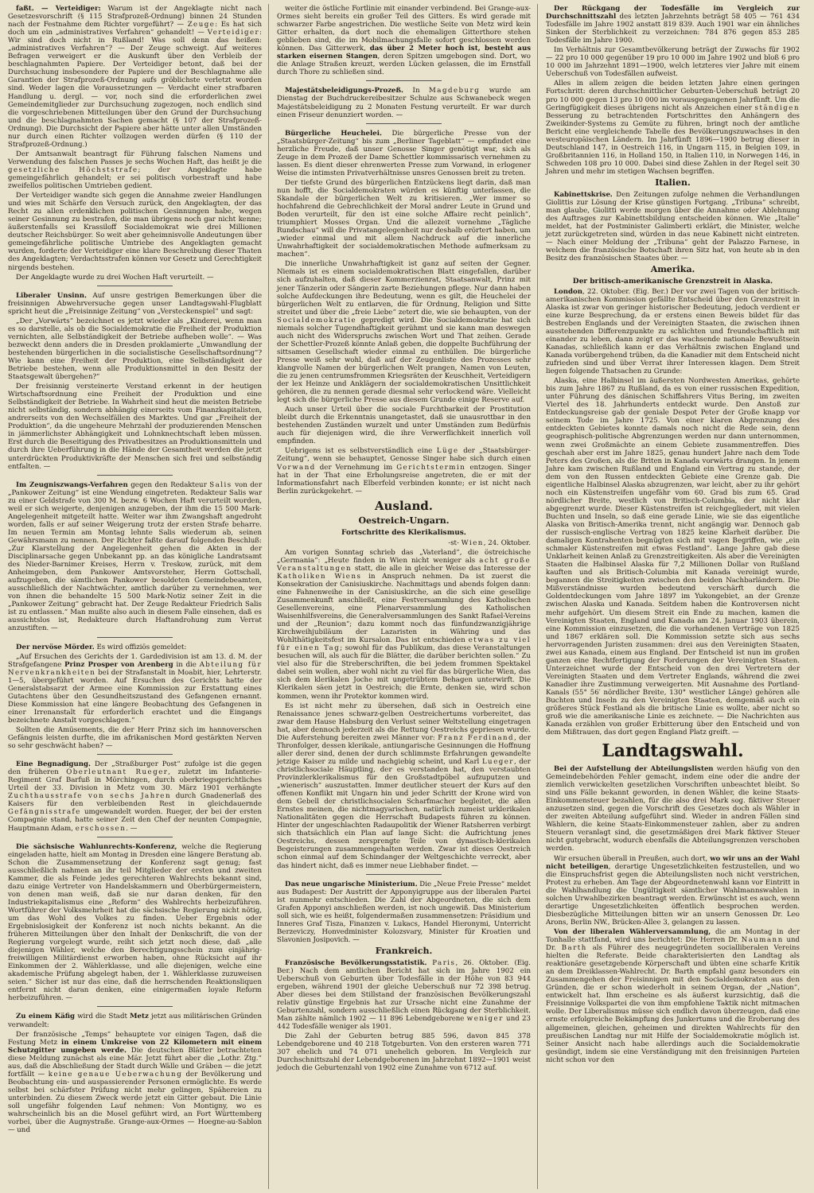faßt. — Verteidiger: Warum ist der Angeklagte nicht nach Gesetzesvorschrift (§ 115 Strafprozeß-Ordnung) binnen 24 Stunden nach der Festnahme dem Richter vorgeführt? — Zeuge: Es hat sich doch um ein „administratives Verfahren“ gehandelt! — Verteidiger: Wir sind doch nicht in Rußland! Was soll denn das heißen: „administratives Verfahren“? — Der Zeuge schweigt. Auf weiteres Befragen verweigert er die Auskunft über den Verbleib der beschlagnahmten Papiere. Der Verteidiger betont, daß bei der Durchsuchung insbesondere der Papiere und der Beschlagnahme alle Garantien der Strafprozeß-Ordnung aufs gröblichste verletzt worden sind. Weder lagen die Voraussetzungen — Verdacht einer strafbaren Handlung u. dergl. — vor, noch sind die erforderlichen zwei Gemeindemitglieder zur Durchsuchung zugezogen, noch endlich sind die vorgeschriebenen Mitteilungen über den Grund der Durchsuchung und die beschlagnahmten Sachen gemacht (§ 107 der Strafprozeß-Ordnung). Die Durchsicht der Papiere aber hätte unter allen Umständen nur durch einen Richter vollzogen werden dürfen (§ 110 der Strafprozeß-Ordnung.)
Der Amtsanwalt beantragt für Führung falschen Namens und Verwendung des falschen Passes je sechs Wochen Haft, das heißt je die gesetzliche Höchststrafe; der Angeklagte habe gemeingefährlich gehandelt; er sei politisch vorbestraft und habe zweifellos politischen Umtrieben gedient.
Der Verteidiger wandte sich gegen die Annahme zweier Handlungen und wies mit Schärfe den Versuch zurück, den Angeklagten, der das Recht zu allen erdenklichen politischen Gesinnungen habe, wegen seiner Gesinnung zu bestrafen, die man übrigens noch gar nicht kenne; äußerstenfalls sei Krassiloff Socialdemokrat wie drei Millionen deutscher Reichsbürger. So weit aber geheimnisvolle Andeutungen über gemeingefährliche politische Umtriebe des Angeklagten gemacht wurden, forderte der Verteidiger eine klare Beschreibung dieser Thaten des Angeklagten; Verdachtsstrafen können vor Gesetz und Gerechtigkeit nirgends bestehen.
Der Angeklagte wurde zu drei Wochen Haft verurteilt. —
Liberaler Unsinn. Auf unsre gestrigen Bemerkungen über die freisinnigen Abwehrversuche gegen unser Landtagswahl-Flugblatt spricht heut die „Freisinnige Zeitung“ von „Versteckenspiel“ und sagt:
„Der „Vorwärts“ bezeichnet es jetzt wieder als „Kinderei, wenn man es so darstelle, als ob die Socialdemokratie die Freiheit der Produktion vernichten, alle Selbständigkeit der Betriebe aufheben wolle“. — Was bezweckt denn anders die in Dresden proklamierte „Umwandlung der bestehenden bürgerlichen in die socialistische Gesellschaftsordnung“? Wie kann eine Freiheit der Produktion, eine Selbständigkeit der Betriebe bestehen, wenn alle Produktionsmittel in den Besitz der Staatsgewalt übergehen?“
Der freisinnig versteinerte Verstand erkennt in der heutigen Wirtschaftsordnung eine Freiheit der Produktion und eine Selbständigkeit der Betriebe. In Wahrheit sind heut die meisten Betriebe nicht selbständig, sondern abhängig einerseits vom Finanzkapitalisten, andrerseits von den Wechselfällen des Marktes. Und gar „Freiheit der Produktion“, da die ungeheure Mehrzahl der produzierenden Menschen in jämmerlichster Abhängigkeit und Lohnknechtschaft leben müssen. Erst durch die Beseitigung des Privatbesitzes an Produktionsmitteln und durch ihre Ueberführung in die Hände der Gesamtheit werden die jetzt unterdrückten Produktivkräfte der Menschen sich frei und selbständig entfalten. —
Im Zeugniszwangs-Verfahren gegen den Redakteur Salis von der „Pankower Zeitung“ ist eine Wendung eingetreten. Redakteur Salis war zu einer Geldstrafe von 300 M. bezw. 6 Wochen Haft verurteilt worden, weil er sich weigerte, denjenigen anzugeben, der ihm die 15 500 Mark-Angelegenheit mitgeteilt hatte. Weiter war ihm Zwangshaft angedroht worden, falls er auf seiner Weigerung trotz der ersten Strafe beharre. Im neuen Termin am Montag lehnte Salis wiederum ab, seinen Gewährsmann zu nennen. Der Richter faßte darauf folgenden Beschluß: „Zur Klarstellung der Angelegenheit gehen die Akten in der Disciplinarsache gegen Unbekannt pp. an das königliche Landratsamt des Nieder-Barnimer Kreises, Herrn v. Treskow, zurück, mit dem Anheimgeben, dem Pankower Amtsvorsteher, Herrn Gottschall, aufzugeben, die sämtlichen Pankower besoldeten Gemeindebeamten, ausschließlich der Nachtwächter, amtlich darüber zu vernehmen, wer von ihnen die behandelte 15 500 Mark-Notiz seiner Zeit in die „Pankower Zeitung“ gebracht hat. Der Zeuge Redakteur Friedrich Salis ist zu entlassen.“ Man mußte also auch in diesem Falle einsehen, daß es aussichtslos ist, Redakteure durch Haftandrohung zum Verrat anzustiften. —
Der nervöse Mörder. Es wird offiziös gemeldet:
„Auf Ersuchen des Gerichts der 1. Gardedivision ist am 13. d. M. der Strafgefangene Prinz Prosper von Arenberg in die Abteilung für Nervenkrankheiten bei der Strafanstalt in Moabit, hier, Lehrterstr. 1—5, übergeführt worden. Auf Ersuchen des Gerichts hatte der Generalstabsarzt der Armee eine Kommission zur Erstattung eines Gutachtens über den Gesundheitszustand des Gefangenen ernannt. Diese Kommission hat eine längere Beobachtung des Gefangenen in einer Irrenanstalt für erforderlich erachtet und die Eingangs bezeichnete Anstalt vorgeschlagen.“
Sollten die Amüsements, die der Herr Prinz sich im hannoverschen Gefängnis leisten durfte, die im afrikanischen Mord gestärkten Nerven so sehr geschwächt haben? —
Eine Begnadigung. Der „Straßburger Post“ zufolge ist die gegen den früheren Oberleutnant Rueger, zuletzt im Infanterie-Regiment Graf Barfuß in Mörchingen, durch oberkriegsgerichtliches Urteil der 33. Division in Metz vom 30. März 1901 verhängte Zuchthausstrafe von sechs Jahren durch Gnadenerlaß des Kaisers für den verbleibenden Rest in gleichdauernde Gefängnisstrafe umgewandelt worden. Rueger, der bei der ersten Compagnie stand, hatte seiner Zeit den Chef der neunten Compagnie, Hauptmann Adam, erschossen. —
Die sächsische Wahlunrechts-Konferenz, welche die Regierung eingeladen hatte, hielt am Montag in Dresden eine längere Beratung ab. Schon die Zusammensetzung der Konferenz sagt genug; fast ausschließlich nahmen an ihr teil Mitglieder der ersten und zweiten Kammer, die als Feinde jedes gerechteren Wahlrechts bekannt sind, dazu einige Vertreter von Handelskammern und Oberbürgermeistern, von denen man weiß, daß sie nur daran denken, für den Industriekapitalismus eine „Reform“ des Wahlrechts herbeizuführen. Wortführer der Volksmehrheit hat die sächsische Regierung nicht nötig, um das Wohl des Volkes zu finden. Ueber Ergebnis oder Ergebnislosigkeit der Konferenz ist noch nichts bekannt. An die früheren Mitteilungen über den Inhalt der Denkschrift, die von der Regierung vorgelegt wurde, reiht sich jetzt noch diese, daß „alle diejenigen Wähler, welche den Berechtigungsschein zum einjährig-freiwilligen Militärdienst erworben haben, ohne Rücksicht auf ihr Einkommen der 2. Wählerklasse, und alle diejenigen, welche eine akademische Prüfung abgelegt haben, der 1. Wählerklasse zuzuweisen seien.“ Sicher ist nur das eine, daß die herrschenden Reaktionsliquen entfernt nicht daran denken, eine einigermaßen loyale Reform herbeizuführen. —
Zu einem Käfig wird die Stadt Metz jetzt aus militärischen Gründen verwandelt:
Der französische „Temps“ behauptete vor einigen Tagen, daß die Festung Metz in einem Umkreise von 22 Kilometern mit einem Schutzgitter umgeben werde. Die deutschen Blätter betrachteten diese Meldung zunächst als eine Mär. Jetzt führt aber die „Lothr. Ztg.“ aus, daß die Abschließung der Stadt durch Wälle und Gräben — die jetzt fortfällt — keine genaue Ueberwachung der Bevölkerung und Beobachtung ein- und auspassierender Personen ermöglichte. Es werde selbst bei schärfster Prüfung nicht mehr gelingen, Spähereien zu unterbinden. Zu diesem Zweck werde jetzt ein Gitter gebaut. Die Linie soll ungefähr folgenden Lauf nehmen: Von Montigny, wo es wahrscheinlich bis an die Mosel geführt wird, an Fort Württemberg vorbei, über die Augnystraße. Grange-aux-Ormes — Hoegne-au-Sablon — und
weiter die östliche Fortlinie mit einander verbindend. Bei Grange-aux-Ormes sieht bereits ein großer Teil des Gitters. Es wird gerade mit schwarzer Farbe angestrichen. Die westliche Seite von Metz wird kein Gitter erhalten, da dort noch die ehemaligen Gitterthore stehen geblieben sind, die im Mobilmachungsfalle sofort geschlossen werden können. Das Gitterwerk, das über 2 Meter hoch ist, besteht aus starken eisernen Stangen, deren Spitzen umgebogen sind. Dort, wo die Anlage Straßen kreuzt, werden Lücken gelassen, die im Ernstfall durch Thore zu schließen sind.
Majestätsbeleidigungs-Prozeß. In Magdeburg wurde am Dienstag der Buchdruckereibesitzer Schulze aus Schwanebeck wegen Majestätsbeleidigung zu 2 Monaten Festung verurteilt. Er war durch einen Friseur denunziert worden. —
Bürgerliche Heuchelei. Die bürgerliche Presse von der „Staatsbürger-Zeitung“ bis zum „Berliner Tageblatt“ — empfindet eine herzliche Freude, daß unser Genosse Singer genötigt war, sich als Zeuge in dem Prozeß der Dame Schettler kommissarisch vernehmen zu lassen. Es dient dieser ehrenwerten Presse zum Vorwand, in erlogener Weise die intimsten Privatverhältnisse unsres Genossen breit zu treten.
Der tiefste Grund des bürgerlichen Entzückens liegt darin, daß man nun hofft, die Socialdemokraten würden es künftig unterlassen, die Skandale der bürgerlichen Welt zu kritisieren. „Wer immer so hochfahrend die Gebrechlichkeit der Moral andrer Leute in Grund und Boden verurteilt, für den ist eine solche Affaire recht peinlich“, triumphiert Mosses Organ. Und die allezeit vornehme „Tägliche Rundschau“ will die Privatangelegenheit nur deshalb erörtert haben, um „wieder einmal und mit allem Nachdruck auf die innerliche Unwahrhaftigkeit der socialdemokratischen Methode aufmerksam zu machen“.
Die innerliche Unwahrhaftigkeit ist ganz auf seiten der Gegner. Niemals ist es einem socialdemokratischen Blatt eingefallen, darüber sich aufzuhalten, daß dieser Kommerzienrat, Staatsanwalt, Prinz mit jener Tänzerin oder Sängerin zarte Beziehungen pflege. Nur dann haben solche Aufdeckungen ihre Bedeutung, wenn es gilt, die Heuchelei der bürgerlichen Welt zu entlarven, die für Ordnung, Religion und Sitte streitet und über die „freie Liebe“ zetert die, wie sie behaupten, von der Socialdemokratie gepredigt wird. Die Socialdemokratie hat sich niemals solcher Tugendhaftigkeit gerühmt und sie kann man deswegen auch nicht des Widerspruchs zwischen Wort und That zeihen. Gerade der Schettler-Prozeß könnte Anlaß geben, die doppelte Buchführung der sittsamen Gesellschaft wieder einmal zu enthüllen. Die bürgerliche Presse weiß sehr wohl, daß auf der Zeugenliste des Prozesses sehr klangvolle Namen der bürgerlichen Welt prangen, Namen von Leuten, die zu jenen centrumsfrommen Kriegsräten der Keuschheit, Verteidigern der lex Heinze und Anklägern der socialdemokratischen Unsittlichkeit gehören, die zu nennen gerade diesmal sehr verlockend wäre. Vielleicht legt sich die bürgerliche Presse aus diesem Grunde einige Reserve auf.
Auch unser Urteil über die sociale Furchtbarkeit der Prostitution bleibt durch die Erkenntnis unangetastet, daß sie unausrottbar in den bestehenden Zuständen wurzelt und unter Umständen zum Bedürfnis auch für diejenigen wird, die ihre Verwerflichkeit innerlich voll empfinden.
Uebrigens ist es selbstverständlich eine Lüge der „Staatsbürger-Zeitung“, wenn sie behauptet, Genosse Singer habe sich durch einen Vorwand der Vernehmung im Gerichtstermin entzogen. Singer hat in der That eine Erholungsreise angetreten, die er mit der Informationsfahrt nach Elberfeld verbinden konnte; er ist nicht nach Berlin zurückgekehrt. —
Ausland.
Oestreich-Ungarn.
Fortschritte des Klerikalismus.
-st- Wien, 24. Oktober.
Am vorigen Sonntag schrieb das „Vaterland“, die östreichische „Germania“: „Heute finden in Wien nicht weniger als acht große Veranstaltungen statt, die alle in gleicher Weise das Interesse der Katholiken Wiens in Anspruch nehmen. Da ist zuerst die Konsekration der Canisiuskirche. Nachmittags und abends folgen dann: eine Fahnenweihe in der Canisiuskirche, an die sich eine gesellige Zusammenkunft anschließt, eine Festversammlung des Katholischen Gesellenvereins, eine Plenarversammlung des Katholischen Waisenhilfsvereins, die Generalversammlungen des Sankt Rafael-Vereins und der „Reunion“; dazu kommt noch das fünfundzwanzigjährige Kirchweihjubiläum der Lazaristen in Währing und das Wohlthätigkeitsfest im Kursalon. Das ist entschieden etwas zu viel für einen Tag; sowohl für das Publikum, das diese Veranstaltungen besuchen will, als auch für die Blätter, die darüber berichten sollen.“ Zu viel also für die Streberschriften, die bei jedem frommen Spektakel dabei sein wollen, aber wohl nicht zu viel für das bürgerliche Wien, das sich dem klerikalen Joche mit ungetrübtem Behagen unterwirft. Die Klerikalen säen jetzt in Oestreich; die Ernte, denken sie, wird schon kommen, wenn ihr Protektor kommen wird.
Es ist nicht mehr zu übersehen, daß sich in Oestreich eine Renaissance jenes schwarz-gelben Oestreichertums vorbereitet, das zwar dem Hause Habsburg den Verlust seiner Weltstellung eingetragen hat, aber dennoch jederzeit als die Rettung Oestreichs gepriesen wurde. Die Auferstehung bereiten zwei Männer vor: Franz Ferdinand, der Thronfolger, dessen klerikale, antiungarische Gesinnungen die Hoffnung aller derer sind, denen der durch schlimmste Erfahrungen gewandelte jetzige Kaiser zu milde und nachgiebig scheint, und Karl Lueger, der christlichsociale Häuptling, der es verstanden hat, den verstaubten Provinzlerklerikalismus für den Großstadtpöbel aufzuputzen und „wienerisch“ auszustatten. Immer deutlicher steuert der Kurs auf den offenen Konflikt mit Ungarn hin und jeder Schritt der Krone wird von dem Gebell der christlichsocialen Scharfmacher begleitet, die allen Ernstes meinen, die nichtmagyarischen, natürlich zumeist urklerikalen Nationalitäten gegen die Herrschaft Budapests führen zu können. Hinter der ungeschlachten Radaupolitik der Wiener Ratsherren verbirgt sich thatsächlich ein Plan auf lange Sicht: die Aufrichtung jenes Oestreichs, dessen zersprengte Teile von dynastisch-klerikalen Begeisterungen zusammengehalten werden. Zwar ist dieses Oestreich schon einmal auf dem Schindanger der Weltgeschichte verreckt, aber das hindert nicht, daß es immer neue Liebhaber findet. —
Das neue ungarische Ministerium. Die „Neue Freie Presse“ meldet aus Budapest: Der Austritt der Apponyigruppe aus der liberalen Partei ist nunmehr entschieden. Die Zahl der Abgeordneten, die sich dem Grafen Apponyi anschließen werden, ist noch ungewiß. Das Ministerium soll sich, wie es heißt, folgendermaßen zusammensetzen: Präsidium und Inneres Graf Tisza, Finanzen v. Lukacs, Handel Hieronymi, Unterricht Berzeviczy, Honvedminister Kolozsvary, Minister für Kroatien und Slavonien Josipovich. —
Frankreich.
Französische Bevölkerungsstatistik. Paris, 26. Oktober. (Eig. Ber.) Nach dem amtlichen Bericht hat sich im Jahre 1902 ein Ueberschuß von Geburten über Todesfälle in der Höhe von 83 944 ergeben, während 1901 der gleiche Ueberschuß nur 72 398 betrug. Aber dieses bei dem Stillstand der französischen Bevölkerungszahl relativ günstige Ergebnis hat zur Ursache nicht eine Zunahme der Geburtenzahl, sondern ausschließlich einen Rückgang der Sterblichkeit. Man zählte nämlich 1902 — 11 896 Lebendgeborene weniger und 23 442 Todesfälle weniger als 1901.
Die Zahl der Geburten betrug 885 596, davon 845 378 Lebendgeborene und 40 218 Totgeburten. Von den ersteren waren 771 307 ehelich und 74 071 unehelich geboren. Im Vergleich zur Durchschnittszahl der Lebendgeborenen im Jahrzehnt 1892—1901 weist jedoch die Geburtenzahl von 1902 eine Zunahme von 6712 auf.
Der Rückgang der Todesfälle im Vergleich zur Durchschnittszahl des letzten Jahrzehnts beträgt 58 405 — 761 434 Todesfälle im Jahre 1902 anstatt 819 839. Auch 1901 war ein ähnliches Sinken der Sterblichkeit zu verzeichnen: 784 876 gegen 853 285 Todesfälle im Jahre 1900.
Im Verhältnis zur Gesamtbevölkerung beträgt der Zuwachs für 1902 — 22 pro 10 000 gegenüber 19 pro 10 000 im Jahre 1902 und bloß 6 pro 10 000 im Jahrzehnt 1891—1900, welch letzteres vier Jahre mit einem Ueberschuß von Todesfällen aufweist.
Alles in allem zeigen die beiden letzten Jahre einen geringen Fortschritt: deren durchschnittlicher Geburten-Ueberschuß beträgt 20 pro 10 000 gegen 13 pro 10 000 im vorausgegangenen Jahrfünft. Um die Geringfügigkeit dieses übrigens nicht als Anzeichen einer ständigen Besserung zu betrachtenden Fortschrittes den Anhängern des Zweikinder-Systems zu Gemüte zu führen, bringt noch der amtliche Bericht eine vergleichende Tabelle des Bevölkerungszuwachses in den westeuropäischen Ländern. Im Jahrfünft 1896—1900 betrug dieser in Deutschland 147, in Oestreich 116, in Ungarn 115, in Belgien 109, in Großbritannien 116, in Holland 150, in Italien 110, in Norwegen 146, in Schweden 108 pro 10 000. Dabei sind diese Zahlen in der Regel seit 30 Jahren und mehr im stetigen Wachsen begriffen.
Italien.
Kabinettskrise. Den Zeitungen zufolge nehmen die Verhandlungen Giolittis zur Lösung der Krise günstigen Fortgang. „Tribuna“ schreibt, man glaube, Giolitti werde morgen über die Annahme oder Ablehnung des Auftrages zur Kabinettsbildung entscheiden können. Wie „Italie“ meldet, hat der Postminister Galimberti erklärt, die Minister, welche jetzt zurückgetreten sind, würden in das neue Kabinett nicht eintreten. — Nach einer Meldung der „Tribuna“ geht der Palazzo Farnese, in welchem die französische Botschaft ihren Sitz hat, von heute ab in den Besitz des französischen Staates über. —
Amerika.
Der britisch-amerikanische Grenzstreit in Alaska.
London, 22. Oktober. (Eig. Ber.) Der vor zwei Tagen von der britisch-amerikanischen Kommission gefällte Entscheid über den Grenzstreit in Alaska ist zwar von geringer historischer Bedeutung, jedoch verdient er eine kurze Besprechung, da er erstens einen Beweis bildet für das Bestreben Englands und der Vereinigten Staaten, die zwischen ihnen ausstehenden Differenzpunkte zu schlichten und freundschaftlich mit einander zu leben, dann zeigt er das wachsende nationale Bewußtsein Kanadas, schließlich kann er das Verhältnis zwischen England und Kanada vorübergehend trüben, da die Kanadier mit dem Entscheid nicht zufrieden sind und über Verrat ihrer Interessen klagen. Dem Streit liegen folgende Thatsachen zu Grunde:
Alaska, eine Halbinsel im äußersten Nordwesten Amerikas, gehörte bis zum Jahre 1867 zu Rußland, da es von einer russischen Expedition, unter Führung des dänischen Schiffahrers Vitus Bering, im zweiten Viertel des 18. Jahrhunderts entdeckt wurde. Den Anstoß zur Entdeckungsreise gab der geniale Despot Peter der Große knapp vor seinem Tode im Jahre 1725. Von einer klaren Abgrenzung des entdeckten Gebietes konnte damals noch nicht die Rede sein, denn geographisch-politische Abgrenzungen werden nur dann unternommen, wenn zwei Großmächte an einem Gebiete zusammentreffen. Dies geschah aber erst im Jahre 1825, genau hundert Jahre nach dem Tode Peters des Großen, als die Briten in Kanada vorwärts drangen. In jenem Jahre kam zwischen Rußland und England ein Vertrag zu stande, der dem von den Russen entdeckten Gebiete eine Grenze gab. Die eigentliche Halbinsel Alaska abzugrenzen, war leicht, aber zu ihr gehört noch ein Küstenstreifen ungefähr vom 60. Grad bis zum 65. Grad nördlicher Breite, westlich von Britisch-Columbia, der nicht klar abgegrenzt wurde. Dieser Küstenstreifen ist reichgegliedert, mit vielen Buchten und Inseln, so daß eine gerade Linie, wie sie das eigentliche Alaska von Britisch-Amerika trennt, nicht angängig war. Dennoch gab der russisch-englische Vertrag von 1825 keine Klarheit darüber. Die damaligen Kontrahenten begnügten sich mit vagen Begriffen, wie „ein schmaler Küstenstreifen mit etwas Festland“. Lange Jahre gab diese Unklarheit keinen Anlaß zu Grenzstreitigkeiten. Als aber die Vereinigten Staaten die Halbinsel Alaska für 7,2 Millionen Dollar von Rußland kauften und als Britisch-Columbia mit Kanada vereinigt wurde, begannen die Streitigkeiten zwischen den beiden Nachbarländern. Die Mißverständnisse wurden bedeutend verschärft durch die Goldentdeckungen vom Jahre 1897 im Yukongebiet, an der Grenze zwischen Alaska und Kanada. Seitdem haben die Kontroversen nicht mehr aufgehört. Um diesem Streit ein Ende zu machen, kamen die Vereinigten Staaten, England und Kanada am 24. Januar 1903 überein, eine Kommission einzusetzen, die die vorhandenen Verträge von 1825 und 1867 erklären soll. Die Kommission setzte sich aus sechs hervorragenden Juristen zusammen: drei aus den Vereinigten Staaten, zwei aus Kanada, einem aus England. Der Entscheid ist nun im großen ganzen eine Rechtfertigung der Forderungen der Vereinigten Staaten. Unterzeichnet wurde der Entscheid von den drei Vertretern der Vereinigten Staaten und dem Vertreter Englands, während die zwei Kanadier ihre Zustimmung verweigerten. Mit Ausnahme des Portland-Kanals (55° 56′ nördlicher Breite, 130° westlicher Länge) gehören alle Buchten und Inseln zu den Vereinigten Staaten, demgemäß auch ein größeres Stück Festland als die britische Linie es wollte, aber nicht so groß wie die amerikanische Linie es zeichnete. — Die Nachrichten aus Kanada erzählen von großer Erbitterung über den Entscheid und von dem Mißtrauen, das dort gegen England Platz greift. —
Landtagswahl.
Bei der Aufstellung der Abteilungslisten werden häufig von den Gemeindebehörden Fehler gemacht, indem eine oder die andre der ziemlich verwickelten gesetzlichen Vorschriften unbeachtet bleibt. So sind uns Fälle bekannt geworden, in denen Wähler, die keine Staats-Einkommensteuer bezahlen, für die also drei Mark sog. fiktiver Steuer anzusetzen sind, gegen die Vorschrift des Gesetzes doch als Wähler in der zweiten Abteilung aufgeführt sind. Wieder in andren Fällen sind Wählern, die keine Staats-Einkommensteuer zahlen, aber zu andren Steuern veranlagt sind, die gesetzmäßigen drei Mark fiktiver Steuer nicht gutgebracht, wodurch ebenfalls die Abteilungsgrenzen verschoben werden.
Wir ersuchen überall in Preußen, auch dort, wo wir uns an der Wahl nicht beteiligen, derartige Ungesetzlichkeiten festzustellen, und wo die Einspruchsfrist gegen die Abteilungslisten noch nicht verstrichen, Protest zu erheben. Am Tage der Abgeordnetenwahl kann vor Eintritt in die Wahlhandlung die Ungültigkeit sämtlicher Wahlmannswahlen in solchen Urwahlbezirken beantragt werden. Erwünscht ist es auch, wenn derartige Ungesetzlichkeiten öffentlich besprochen werden. Diesbezügliche Mitteilungen bitten wir an unsern Genossen Dr. Leo Arons, Berlin NW., Brücken-Allee 3, gelangen zu lassen.
Von der liberalen Wählerversammlung, die am Montag in der Tonhalle stattfand, wird uns berichtet: Die Herren Dr. Naumann und Dr. Barth als Führer des neugegründeten socialliberalen Vereins hielten die Referate. Beide charakterisierten den Landtag als reaktionäre gesetzgebende Körperschaft und übten eine scharfe Kritik an dem Dreiklassen-Wahlrecht. Dr. Barth empfahl ganz besonders ein Zusammengehen der Freisinnigen mit den Socialdemokraten aus den Gründen, die er schon wiederholt in seinem Organ, der „Nation“, entwickelt hat. Ihm erscheine es als äußerst kurzsichtig, daß die Freisinnige Volkspartei die von ihm empfohlene Taktik nicht mitmachen wolle. Der Liberalismus müsse sich endlich davon überzeugen, daß eine ernste erfolgreiche Bekämpfung des Junkertums und die Eroberung des allgemeinen, gleichen, geheimen und direkten Wahlrechts für den preußischen Landtag nur mit Hilfe der Socialdemokratie möglich ist. Seiner Ansicht nach habe allerdings auch die Socialdemokratie gesündigt, indem sie eine Verständigung mit den freisinnigen Parteien nicht schon vor den